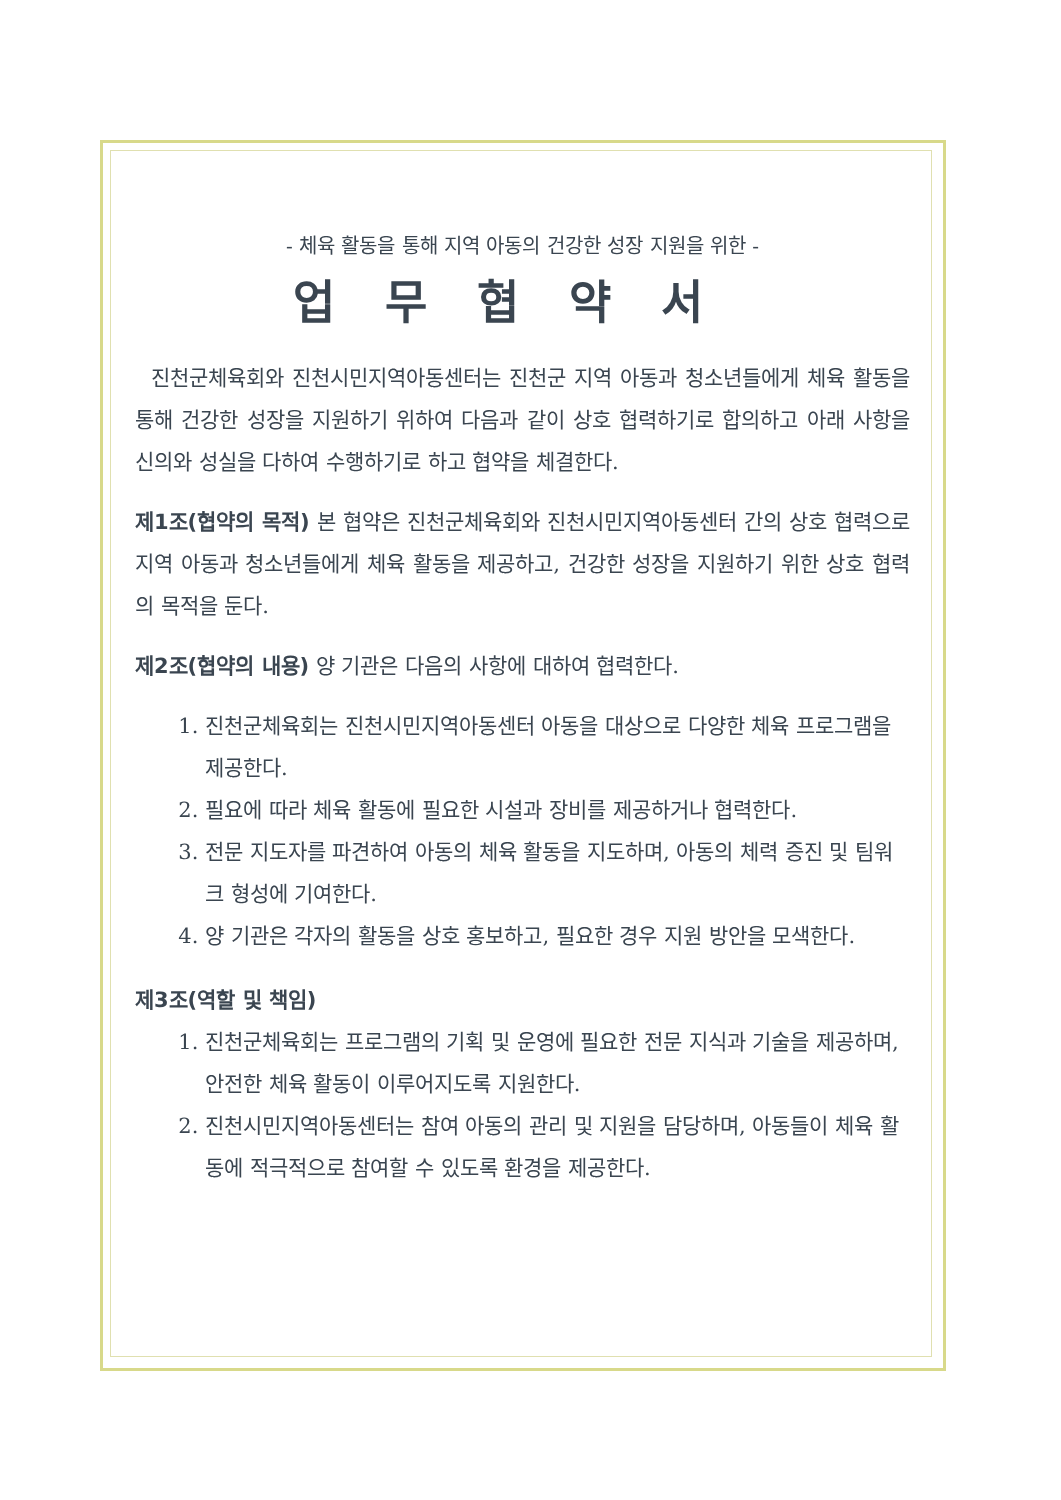- 체육 활동을 통해 지역 아동의 건강한 성장 지원을 위한 -
업무협약서
진천군체육회와 진천시민지역아동센터는 진천군 지역 아동과 청소년들에게 체육 활동을 통해 건강한 성장을 지원하기 위하여 다음과 같이 상호 협력하기로 합의하고 아래 사항을 신의와 성실을 다하여 수행하기로 하고 협약을 체결한다.
제1조(협약의 목적) 본 협약은 진천군체육회와 진천시민지역아동센터 간의 상호 협력으로 지역 아동과 청소년들에게 체육 활동을 제공하고, 건강한 성장을 지원하기 위한 상호 협력의 목적을 둔다.
제2조(협약의 내용) 양 기관은 다음의 사항에 대하여 협력한다.
1. 진천군체육회는 진천시민지역아동센터 아동을 대상으로 다양한 체육 프로그램을 제공한다.
2. 필요에 따라 체육 활동에 필요한 시설과 장비를 제공하거나 협력한다.
3. 전문 지도자를 파견하여 아동의 체육 활동을 지도하며, 아동의 체력 증진 및 팀워크 형성에 기여한다.
4. 양 기관은 각자의 활동을 상호 홍보하고, 필요한 경우 지원 방안을 모색한다.
제3조(역할 및 책임)
1. 진천군체육회는 프로그램의 기획 및 운영에 필요한 전문 지식과 기술을 제공하며, 안전한 체육 활동이 이루어지도록 지원한다.
2. 진천시민지역아동센터는 참여 아동의 관리 및 지원을 담당하며, 아동들이 체육 활동에 적극적으로 참여할 수 있도록 환경을 제공한다.